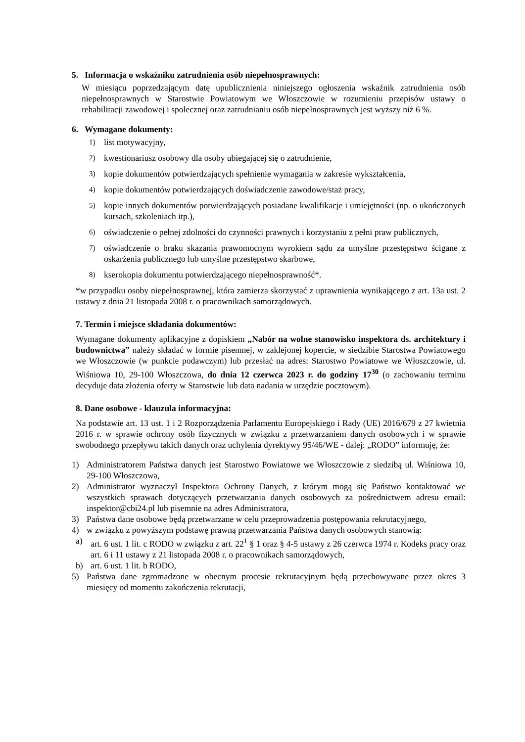5. Informacja o wskaźniku zatrudnienia osób niepełnosprawnych:
W miesiącu poprzedzającym datę upublicznienia niniejszego ogłoszenia wskaźnik zatrudnienia osób niepełnosprawnych w Starostwie Powiatowym we Włoszczowie w rozumieniu przepisów ustawy o rehabilitacji zawodowej i społecznej oraz zatrudnianiu osób niepełnosprawnych jest wyższy niż 6 %.
6. Wymagane dokumenty:
1) list motywacyjny,
2) kwestionariusz osobowy dla osoby ubiegającej się o zatrudnienie,
3) kopie dokumentów potwierdzających spełnienie wymagania w zakresie wykształcenia,
4) kopie dokumentów potwierdzających doświadczenie zawodowe/staż pracy,
5) kopie innych dokumentów potwierdzających posiadane kwalifikacje i umiejętności (np. o ukończonych kursach, szkoleniach itp.),
6) oświadczenie o pełnej zdolności do czynności prawnych i korzystaniu z pełni praw publicznych,
7) oświadczenie o braku skazania prawomocnym wyrokiem sądu za umyślne przestępstwo ścigane z oskarżenia publicznego lub umyślne przestępstwo skarbowe,
8) kserokopia dokumentu potwierdzającego niepełnosprawność*.
*w przypadku osoby niepełnosprawnej, która zamierza skorzystać z uprawnienia wynikającego z art. 13a ust. 2 ustawy z dnia 21 listopada 2008 r. o pracownikach samorządowych.
7. Termin i miejsce składania dokumentów:
Wymagane dokumenty aplikacyjne z dopiskiem „Nabór na wolne stanowisko inspektora ds. architektury i budownictwa” należy składać w formie pisemnej, w zaklejonej kopercie, w siedzibie Starostwa Powiatowego we Włoszczowie (w punkcie podawczym) lub przesłać na adres: Starostwo Powiatowe we Włoszczowie, ul. Wiśniowa 10, 29-100 Włoszczowa, do dnia 12 czerwca 2023 r. do godziny 17<sup>30</sup> (o zachowaniu terminu decyduje data złożenia oferty w Starostwie lub data nadania w urzędzie pocztowym).
8. Dane osobowe - klauzula informacyjna:
Na podstawie art. 13 ust. 1 i 2 Rozporządzenia Parlamentu Europejskiego i Rady (UE) 2016/679 z 27 kwietnia 2016 r. w sprawie ochrony osób fizycznych w związku z przetwarzaniem danych osobowych i w sprawie swobodnego przepływu takich danych oraz uchylenia dyrektywy 95/46/WE - dalej: „RODO” informuję, że:
1) Administratorem Państwa danych jest Starostwo Powiatowe we Włoszczowie z siedzibą ul. Wiśniowa 10, 29-100 Włoszczowa,
2) Administrator wyznaczył Inspektora Ochrony Danych, z którym mogą się Państwo kontaktować we wszystkich sprawach dotyczących przetwarzania danych osobowych za pośrednictwem adresu email: inspektor@cbi24.pl lub pisemnie na adres Administratora,
3) Państwa dane osobowe będą przetwarzane w celu przeprowadzenia postępowania rekrutacyjnego,
4) w związku z powyższym podstawę prawną przetwarzania Państwa danych osobowych stanowią:
a) art. 6 ust. 1 lit. c RODO w związku z art. 22<sup>1</sup> § 1 oraz § 4-5 ustawy z 26 czerwca 1974 r. Kodeks pracy oraz art. 6 i 11 ustawy z 21 listopada 2008 r. o pracownikach samorządowych,
b) art. 6 ust. 1 lit. b RODO,
5) Państwa dane zgromadzone w obecnym procesie rekrutacyjnym będą przechowywane przez okres 3 miesięcy od momentu zakończenia rekrutacji,